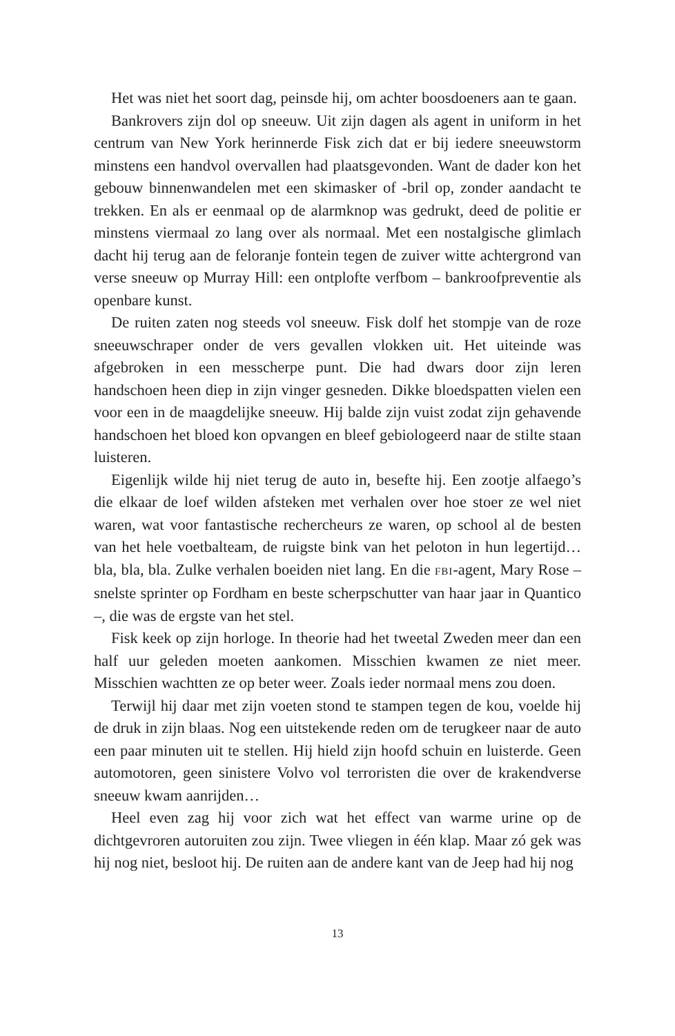Het was niet het soort dag, peinsde hij, om achter boosdoeners aan te gaan.
Bankrovers zijn dol op sneeuw. Uit zijn dagen als agent in uniform in het centrum van New York herinnerde Fisk zich dat er bij iedere sneeuwstorm minstens een handvol overvallen had plaatsgevonden. Want de dader kon het gebouw binnenwandelen met een skimasker of -bril op, zonder aandacht te trekken. En als er eenmaal op de alarmknop was gedrukt, deed de politie er minstens viermaal zo lang over als normaal. Met een nostalgische glimlach dacht hij terug aan de feloranje fontein tegen de zuiver witte achtergrond van verse sneeuw op Murray Hill: een ontplofte verfbom – bankroofpreventie als openbare kunst.
De ruiten zaten nog steeds vol sneeuw. Fisk dolf het stompje van de roze sneeuwschraper onder de vers gevallen vlokken uit. Het uiteinde was afgebroken in een messcherpe punt. Die had dwars door zijn leren handschoen heen diep in zijn vinger gesneden. Dikke bloedspatten vielen een voor een in de maagdelijke sneeuw. Hij balde zijn vuist zodat zijn gehavende handschoen het bloed kon opvangen en bleef gebiologeerd naar de stilte staan luisteren.
Eigenlijk wilde hij niet terug de auto in, besefte hij. Een zootje alfaego’s die elkaar de loef wilden afsteken met verhalen over hoe stoer ze wel niet waren, wat voor fantastische rechercheurs ze waren, op school al de besten van het hele voetbalteam, de ruigste bink van het peloton in hun legertijd… bla, bla, bla. Zulke verhalen boeiden niet lang. En die FBI-agent, Mary Rose – snelste sprinter op Fordham en beste scherpschutter van haar jaar in Quantico –, die was de ergste van het stel.
Fisk keek op zijn horloge. In theorie had het tweetal Zweden meer dan een half uur geleden moeten aankomen. Misschien kwamen ze niet meer. Misschien wachtten ze op beter weer. Zoals ieder normaal mens zou doen.
Terwijl hij daar met zijn voeten stond te stampen tegen de kou, voelde hij de druk in zijn blaas. Nog een uitstekende reden om de terugkeer naar de auto een paar minuten uit te stellen. Hij hield zijn hoofd schuin en luisterde. Geen automotoren, geen sinistere Volvo vol terroristen die over de krakendverse sneeuw kwam aanrijden…
Heel even zag hij voor zich wat het effect van warme urine op de dichtgevroren autoruiten zou zijn. Twee vliegen in één klap. Maar zó gek was hij nog niet, besloot hij. De ruiten aan de andere kant van de Jeep had hij nog
13